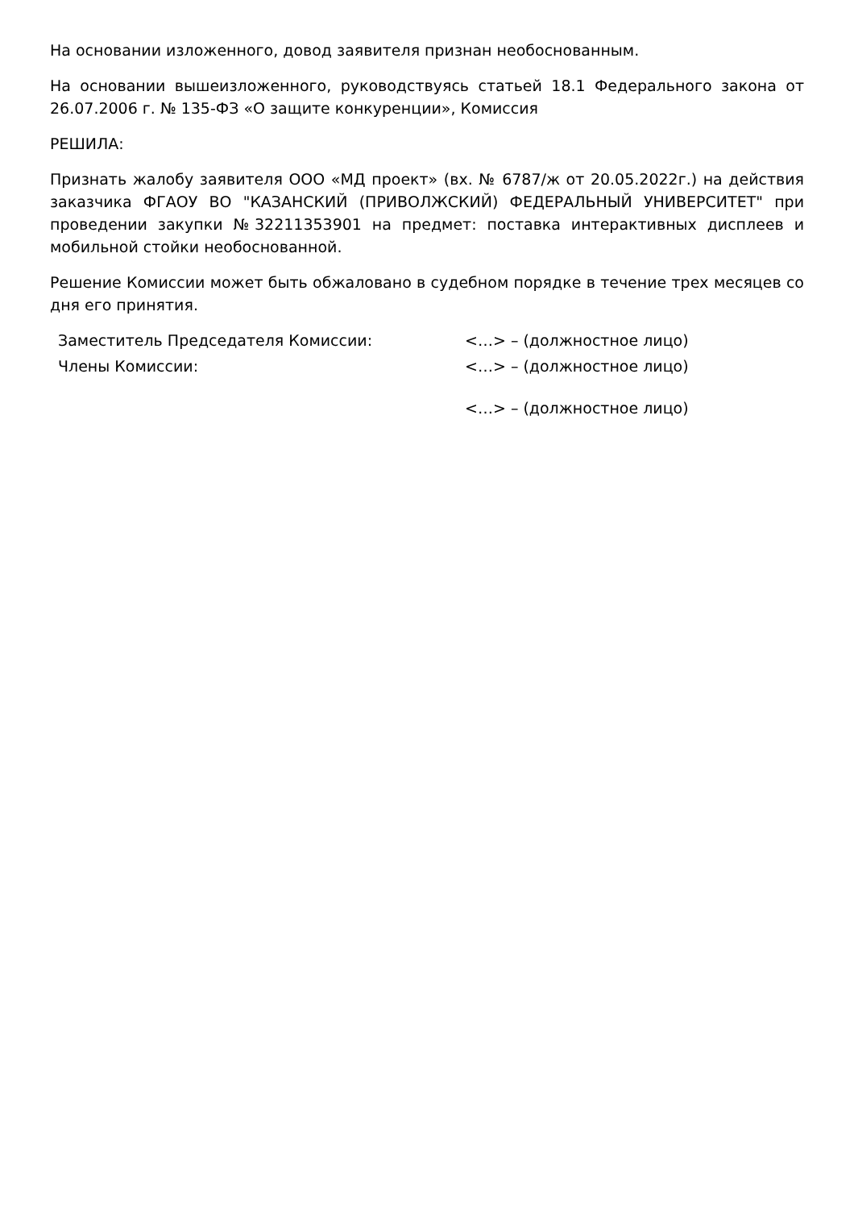На основании изложенного, довод заявителя признан необоснованным.
На основании вышеизложенного, руководствуясь статьей 18.1 Федерального закона от 26.07.2006 г. № 135-ФЗ «О защите конкуренции», Комиссия
РЕШИЛА:
Признать жалобу заявителя ООО «МД проект» (вх. № 6787/ж от 20.05.2022г.) на действия заказчика ФГАОУ ВО "КАЗАНСКИЙ (ПРИВОЛЖСКИЙ) ФЕДЕРАЛЬНЫЙ УНИВЕРСИТЕТ" при проведении закупки №32211353901 на предмет: поставка интерактивных дисплеев и мобильной стойки необоснованной.
Решение Комиссии может быть обжаловано в судебном порядке в течение трех месяцев со дня его принятия.
Заместитель Председателя Комиссии:
<…> – (должностное лицо)
Члены Комиссии:
<…> – (должностное лицо)
<…> – (должностное лицо)